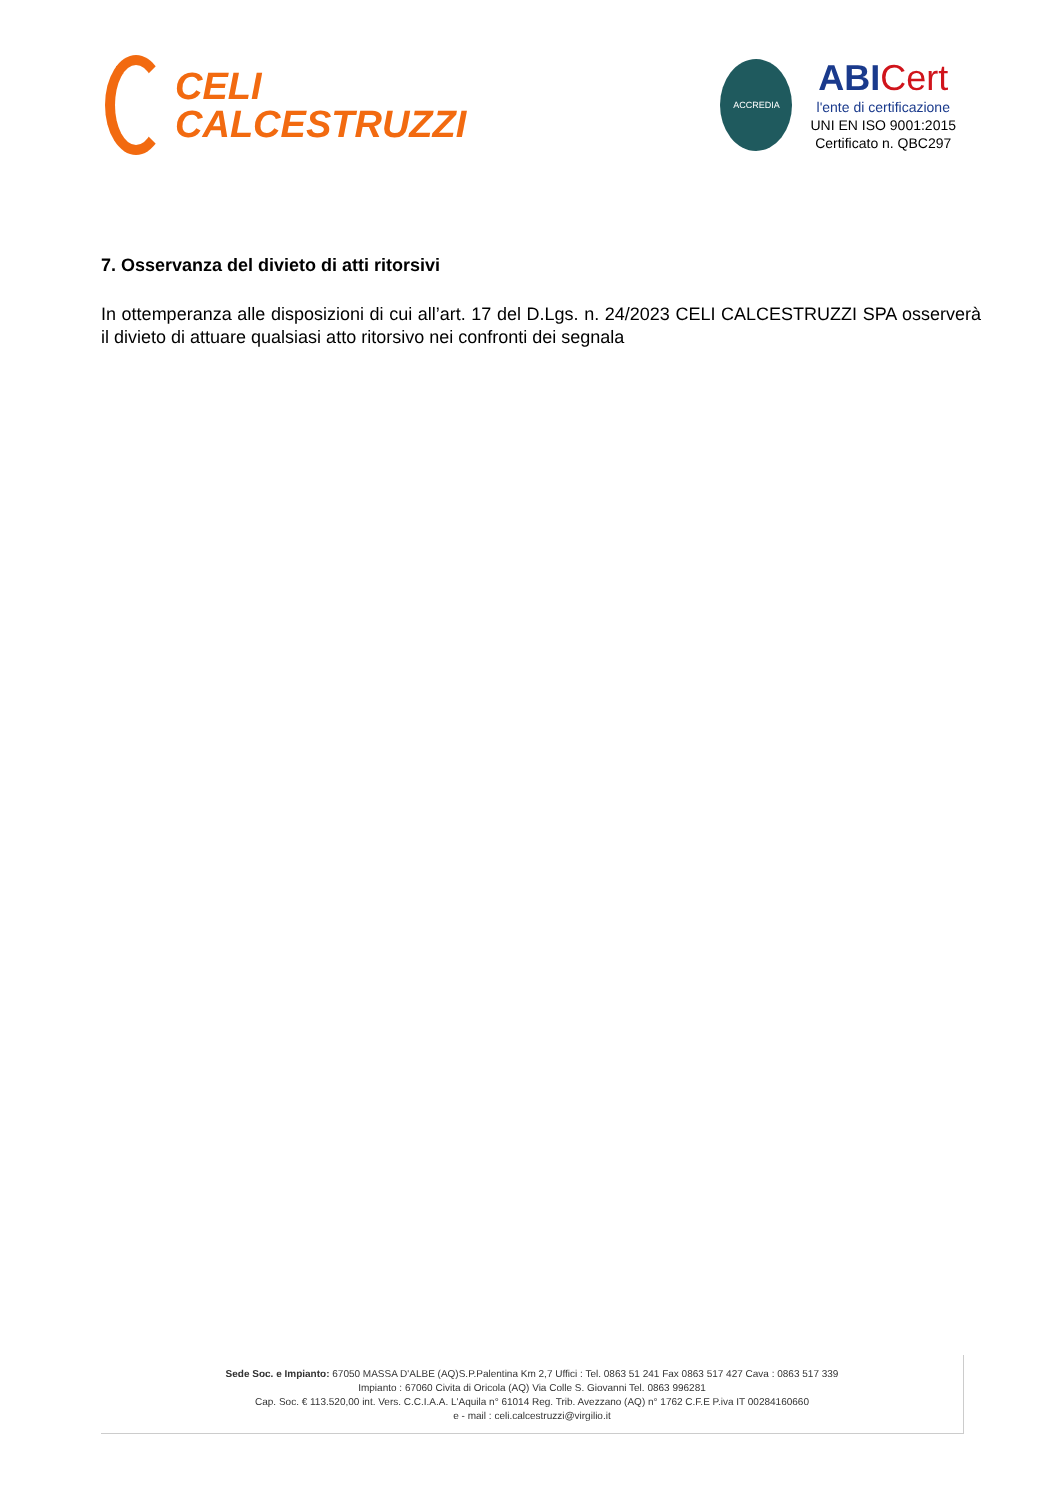CELI
CALCESTRUZZI
ACCREDIA
ABI Cert
l'ente di certificazione
UNI EN ISO 9001:2015
Certificato n. QBC297
7. Osservanza del divieto di atti ritorsivi
In ottemperanza alle disposizioni di cui all’art. 17 del D.Lgs. n. 24/2023 CELI CALCESTRUZZI SPA osserverà il divieto di attuare qualsiasi atto ritorsivo nei confronti dei segnala
Sede Soc. e Impianto: 67050 MASSA D'ALBE (AQ)S.P.Palentina Km 2,7 Uffici : Tel. 0863 51 241 Fax 0863 517 427 Cava : 0863 517 339
Impianto : 67060 Civita di Oricola (AQ) Via Colle S. Giovanni Tel. 0863 996281
Cap. Soc. € 113.520,00 int. Vers. C.C.I.A.A. L'Aquila n° 61014 Reg. Trib. Avezzano (AQ) n° 1762 C.F.E P.iva IT 00284160660
e - mail : celi.calcestruzzi@virgilio.it